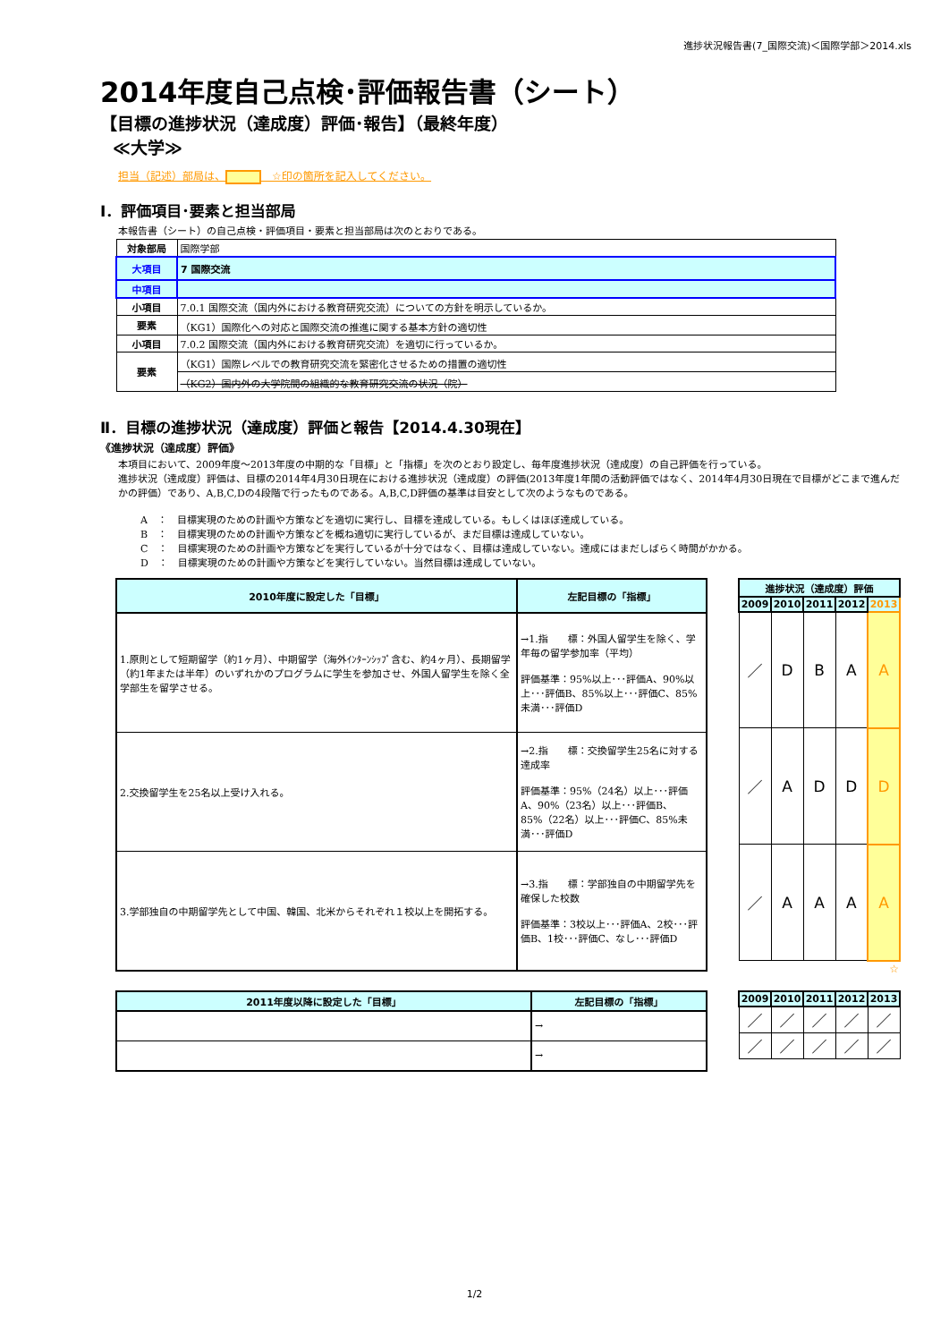進捗状況報告書(7_国際交流)＜国際学部＞2014.xls
2014年度自己点検･評価報告書（シート）
【目標の進捗状況（達成度）評価･報告】（最終年度）
≪大学≫
担当（記述）部局は、　☆印の箇所を記入してください。
Ⅰ．評価項目･要素と担当部局
本報告書（シート）の自己点検・評価項目・要素と担当部局は次のとおりである。
| 対象部局 | 国際学部 |
| 大項目 | 7 国際交流 |
| 中項目 | |
| 小項目 | 7.0.1 国際交流（国内外における教育研究交流）についての方針を明示しているか。 |
| 要素 | （KG1）国際化への対応と国際交流の推進に関する基本方針の適切性 |
| 小項目 | 7.0.2 国際交流（国内外における教育研究交流）を適切に行っているか。 |
| 要素 | （KG1）国際レベルでの教育研究交流を緊密化させるための措置の適切性 |
| | （KG2）国内外の大学院間の組織的な教育研究交流の状況（院） |
Ⅱ．目標の進捗状況（達成度）評価と報告【2014.4.30現在】
《進捗状況（達成度）評価》
本項目において、2009年度～2013年度の中期的な「目標」と「指標」を次のとおり設定し、毎年度進捗状況（達成度）の自己評価を行っている。
進捗状況（達成度）評価は、目標の2014年4月30日現在における進捗状況（達成度）の評価(2013年度1年間の活動評価ではなく、2014年4月30日現在で目標がどこまで進んだかの評価）であり、A,B,C,Dの4段階で行ったものである。A,B,C,D評価の基準は目安として次のようなものである。
A　：　目標実現のための計画や方策などを適切に実行し、目標を達成している。もしくはほぼ達成している。
B　：　目標実現のための計画や方策などを概ね適切に実行しているが、まだ目標は達成していない。
C　：　目標実現のための計画や方策などを実行しているが十分ではなく、目標は達成していない。達成にはまだしばらく時間がかかる。
D　：　目標実現のための計画や方策などを実行していない。当然目標は達成していない。
| 2010年度に設定した「目標」 | 左記目標の「指標」 |
| --- | --- |
| 1.原則として短期留学（約1ヶ月）、中期留学（海外ｲﾝﾀｰﾝｼｯﾌﾟ含む、約4ヶ月）、長期留学（約1年または半年）のいずれかのプログラムに学生を参加させ、外国人留学生を除く全学部生を留学させる。 | →1.指 標：外国人留学生を除く、学年毎の留学参加率（平均） 評価基準：95%以上･･･評価A、90%以上･･･評価B、85%以上･･･評価C、85%未満･･･評価D |
| 2.交換留学生を25名以上受け入れる。 | →2.指 標：交換留学生25名に対する達成率 評価基準：95%（24名）以上･･･評価A、90%（23名）以上･･･評価B、85%（22名）以上･･･評価C、85%未満･･･評価D |
| 3.学部独自の中期留学先として中国、韓国、北米からそれぞれ１校以上を開拓する。 | →3.指 標：学部独自の中期留学先を確保した校数 評価基準：3校以上･･･評価A、2校･･･評価B、1校･･･評価C、なし･･･評価D |
| 進捗状況（達成度）評価 | | | | |
| --- | --- | --- | --- | --- |
| 2009 | 2010 | 2011 | 2012 | 2013 |
| ／ | D | B | A | A |
| ／ | A | D | D | D |
| ／ | A | A | A | A |
| ☆ | | | | |
| 2011年度以降に設定した「目標」 | 左記目標の「指標」 |
| --- | --- |
| | → |
| | → |
| 2009 | 2010 | 2011 | 2012 | 2013 |
| --- | --- | --- | --- | --- |
| ／ | ／ | ／ | ／ | ／ |
| ／ | ／ | ／ | ／ | ／ |
1/2